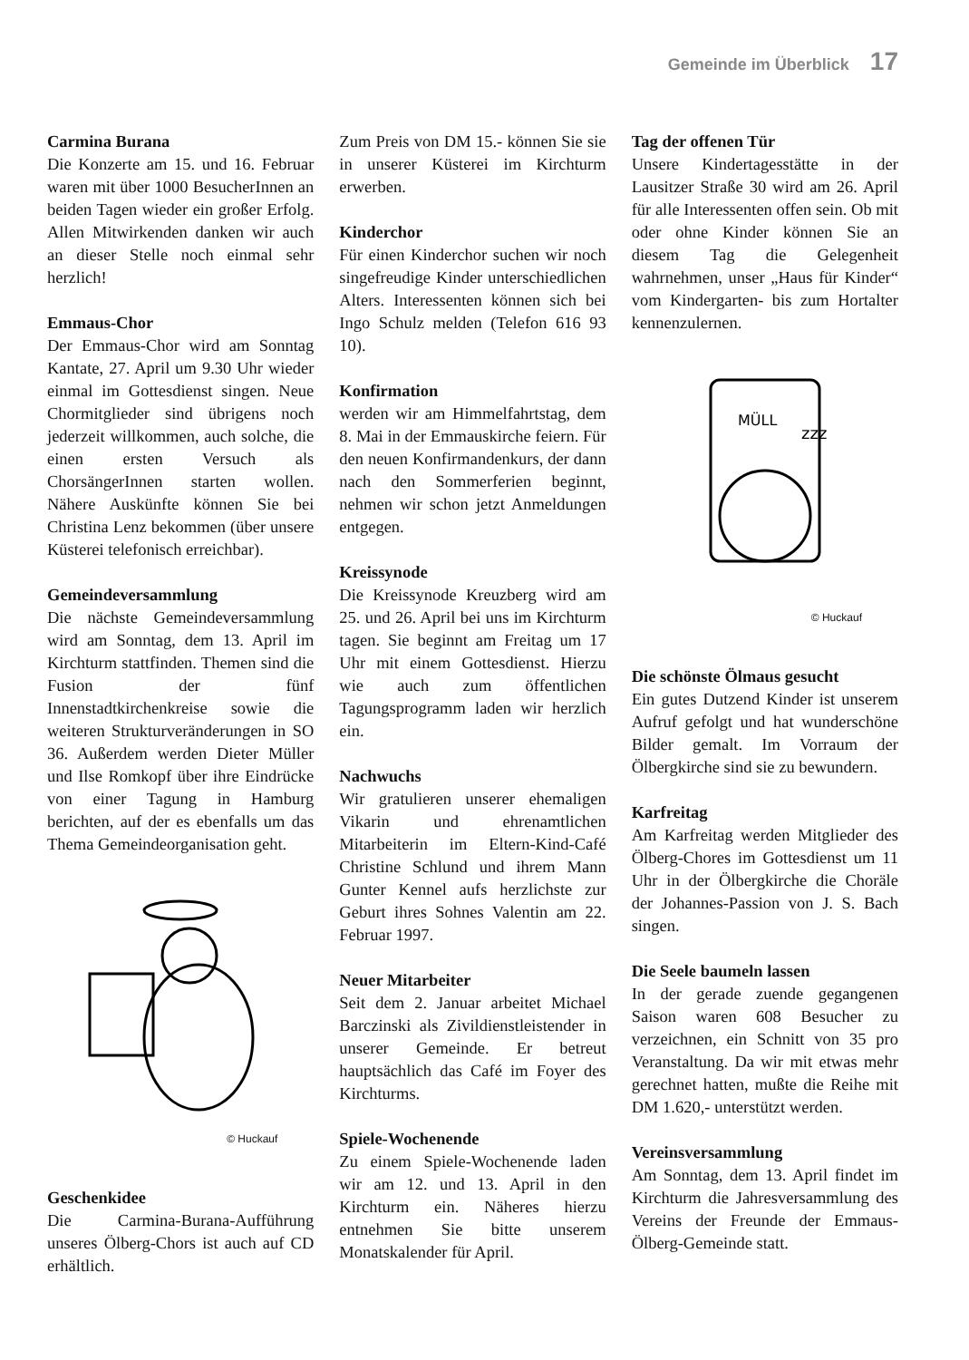Gemeinde im Überblick 17
Carmina Burana
Die Konzerte am 15. und 16. Februar waren mit über 1000 BesucherInnen an beiden Tagen wieder ein großer Erfolg. Allen Mitwirkenden danken wir auch an dieser Stelle noch einmal sehr herzlich!
Emmaus-Chor
Der Emmaus-Chor wird am Sonntag Kantate, 27. April um 9.30 Uhr wieder einmal im Gottesdienst singen. Neue Chormitglieder sind übrigens noch jederzeit willkommen, auch solche, die einen ersten Versuch als ChorsängerInnen starten wollen. Nähere Auskünfte können Sie bei Christina Lenz bekommen (über unsere Küsterei telefonisch erreichbar).
Gemeindeversammlung
Die nächste Gemeindeversammlung wird am Sonntag, dem 13. April im Kirchturm stattfinden. Themen sind die Fusion der fünf Innenstadtkirchenkreise sowie die weiteren Strukturveränderungen in SO 36. Außerdem werden Dieter Müller und Ilse Romkopf über ihre Eindrücke von einer Tagung in Hamburg berichten, auf der es ebenfalls um das Thema Gemeindeorganisation geht.
© Huckauf
Geschenkidee
Die Carmina-Burana-Aufführung unseres Ölberg-Chors ist auch auf CD erhältlich.
Zum Preis von DM 15.- können Sie sie in unserer Küsterei im Kirchturm erwerben.
Kinderchor
Für einen Kinderchor suchen wir noch singefreudige Kinder unterschiedlichen Alters. Interessenten können sich bei Ingo Schulz melden (Telefon 616 93 10).
Konfirmation
werden wir am Himmelfahrtstag, dem 8. Mai in der Emmauskirche feiern. Für den neuen Konfirmandenkurs, der dann nach den Sommerferien beginnt, nehmen wir schon jetzt Anmeldungen entgegen.
Kreissynode
Die Kreissynode Kreuzberg wird am 25. und 26. April bei uns im Kirchturm tagen. Sie beginnt am Freitag um 17 Uhr mit einem Gottesdienst. Hierzu wie auch zum öffentlichen Tagungsprogramm laden wir herzlich ein.
Nachwuchs
Wir gratulieren unserer ehemaligen Vikarin und ehrenamtlichen Mitarbeiterin im Eltern-Kind-Café Christine Schlund und ihrem Mann Gunter Kennel aufs herzlichste zur Geburt ihres Sohnes Valentin am 22. Februar 1997.
Neuer Mitarbeiter
Seit dem 2. Januar arbeitet Michael Barczinski als Zivildienstleistender in unserer Gemeinde. Er betreut hauptsächlich das Café im Foyer des Kirchturms.
Spiele-Wochenende
Zu einem Spiele-Wochenende laden wir am 12. und 13. April in den Kirchturm ein. Näheres hierzu entnehmen Sie bitte unserem Monatskalender für April.
Tag der offenen Tür
Unsere Kindertagesstätte in der Lausitzer Straße 30 wird am 26. April für alle Interessenten offen sein. Ob mit oder ohne Kinder können Sie an diesem Tag die Gelegenheit wahrnehmen, unser „Haus für Kinder“ vom Kindergarten- bis zum Hortalter kennenzulernen.
MÜLL
zzz
© Huckauf
Die schönste Ölmaus gesucht
Ein gutes Dutzend Kinder ist unserem Aufruf gefolgt und hat wunderschöne Bilder gemalt. Im Vorraum der Ölbergkirche sind sie zu bewundern.
Karfreitag
Am Karfreitag werden Mitglieder des Ölberg-Chores im Gottesdienst um 11 Uhr in der Ölbergkirche die Choräle der Johannes-Passion von J. S. Bach singen.
Die Seele baumeln lassen
In der gerade zuende gegangenen Saison waren 608 Besucher zu verzeichnen, ein Schnitt von 35 pro Veranstaltung. Da wir mit etwas mehr gerechnet hatten, mußte die Reihe mit DM 1.620,- unterstützt werden.
Vereinsversammlung
Am Sonntag, dem 13. April findet im Kirchturm die Jahresversammlung des Vereins der Freunde der Emmaus-Ölberg-Gemeinde statt.